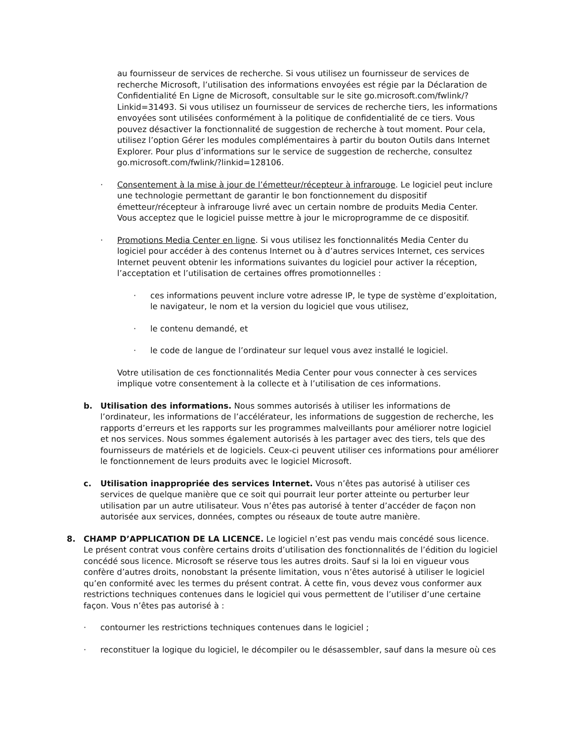au fournisseur de services de recherche. Si vous utilisez un fournisseur de services de recherche Microsoft, l’utilisation des informations envoyées est régie par la Déclaration de Confidentialité En Ligne de Microsoft, consultable sur le site go.microsoft.com/fwlink/?Linkid=31493. Si vous utilisez un fournisseur de services de recherche tiers, les informations envoyées sont utilisées conformément à la politique de confidentialité de ce tiers. Vous pouvez désactiver la fonctionnalité de suggestion de recherche à tout moment. Pour cela, utilisez l’option Gérer les modules complémentaires à partir du bouton Outils dans Internet Explorer. Pour plus d’informations sur le service de suggestion de recherche, consultez go.microsoft.com/fwlink/?linkid=128106.
· Consentement à la mise à jour de l’émetteur/récepteur à infrarouge. Le logiciel peut inclure une technologie permettant de garantir le bon fonctionnement du dispositif émetteur/récepteur à infrarouge livré avec un certain nombre de produits Media Center. Vous acceptez que le logiciel puisse mettre à jour le microprogramme de ce dispositif.
· Promotions Media Center en ligne. Si vous utilisez les fonctionnalités Media Center du logiciel pour accéder à des contenus Internet ou à d’autres services Internet, ces services Internet peuvent obtenir les informations suivantes du logiciel pour activer la réception, l’acceptation et l’utilisation de certaines offres promotionnelles :
· ces informations peuvent inclure votre adresse IP, le type de système d’exploitation, le navigateur, le nom et la version du logiciel que vous utilisez,
· le contenu demandé, et
· le code de langue de l’ordinateur sur lequel vous avez installé le logiciel.
Votre utilisation de ces fonctionnalités Media Center pour vous connecter à ces services implique votre consentement à la collecte et à l’utilisation de ces informations.
b. Utilisation des informations. Nous sommes autorisés à utiliser les informations de l’ordinateur, les informations de l’accélérateur, les informations de suggestion de recherche, les rapports d’erreurs et les rapports sur les programmes malveillants pour améliorer notre logiciel et nos services. Nous sommes également autorisés à les partager avec des tiers, tels que des fournisseurs de matériels et de logiciels. Ceux-ci peuvent utiliser ces informations pour améliorer le fonctionnement de leurs produits avec le logiciel Microsoft.
c. Utilisation inappropriée des services Internet. Vous n’êtes pas autorisé à utiliser ces services de quelque manière que ce soit qui pourrait leur porter atteinte ou perturber leur utilisation par un autre utilisateur. Vous n’êtes pas autorisé à tenter d’accéder de façon non autorisée aux services, données, comptes ou réseaux de toute autre manière.
8. CHAMP D’APPLICATION DE LA LICENCE. Le logiciel n’est pas vendu mais concédé sous licence. Le présent contrat vous confère certains droits d’utilisation des fonctionnalités de l’édition du logiciel concédé sous licence. Microsoft se réserve tous les autres droits. Sauf si la loi en vigueur vous confère d’autres droits, nonobstant la présente limitation, vous n’êtes autorisé à utiliser le logiciel qu’en conformité avec les termes du présent contrat. À cette fin, vous devez vous conformer aux restrictions techniques contenues dans le logiciel qui vous permettent de l’utiliser d’une certaine façon. Vous n’êtes pas autorisé à :
· contourner les restrictions techniques contenues dans le logiciel ;
· reconstituer la logique du logiciel, le décompiler ou le désassembler, sauf dans la mesure où ces